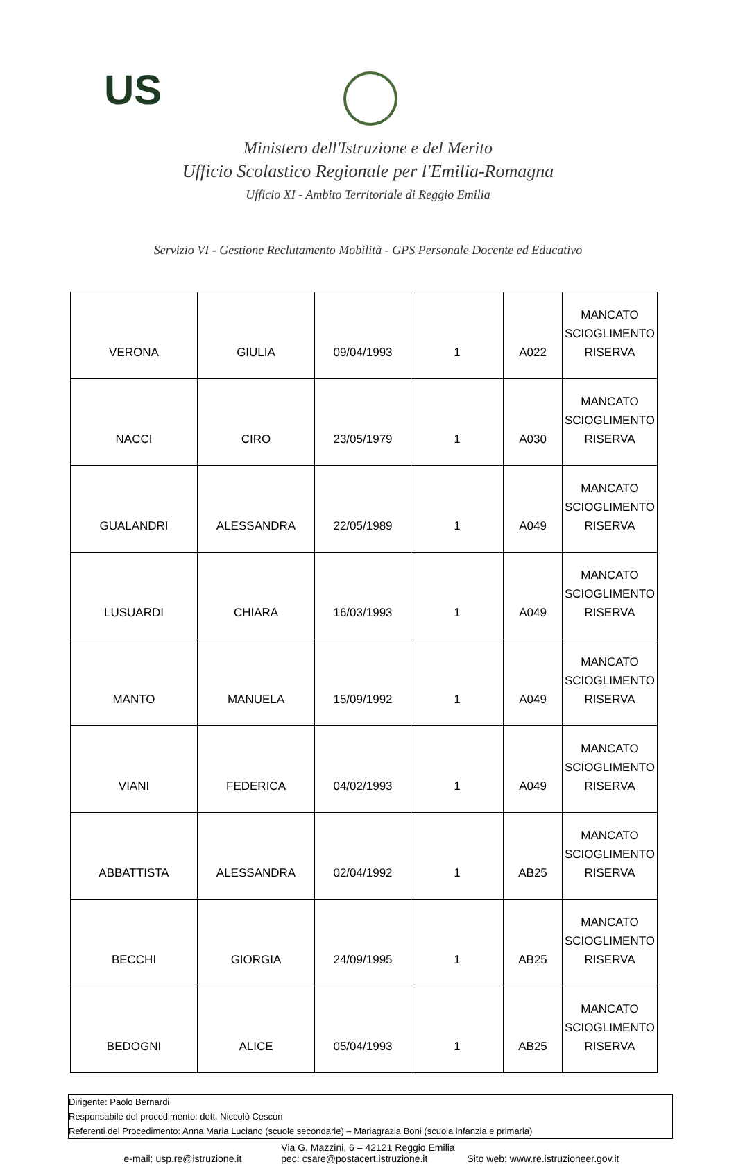US
Ministero dell'Istruzione e del Merito
Ufficio Scolastico Regionale per l'Emilia-Romagna
Ufficio XI - Ambito Territoriale di Reggio Emilia
Servizio VI - Gestione Reclutamento Mobilità - GPS Personale Docente ed Educativo
| VERONA | GIULIA | 09/04/1993 | 1 | A022 | MANCATO SCIOGLIMENTO RISERVA |
| NACCI | CIRO | 23/05/1979 | 1 | A030 | MANCATO SCIOGLIMENTO RISERVA |
| GUALANDRI | ALESSANDRA | 22/05/1989 | 1 | A049 | MANCATO SCIOGLIMENTO RISERVA |
| LUSUARDI | CHIARA | 16/03/1993 | 1 | A049 | MANCATO SCIOGLIMENTO RISERVA |
| MANTO | MANUELA | 15/09/1992 | 1 | A049 | MANCATO SCIOGLIMENTO RISERVA |
| VIANI | FEDERICA | 04/02/1993 | 1 | A049 | MANCATO SCIOGLIMENTO RISERVA |
| ABBATTISTA | ALESSANDRA | 02/04/1992 | 1 | AB25 | MANCATO SCIOGLIMENTO RISERVA |
| BECCHI | GIORGIA | 24/09/1995 | 1 | AB25 | MANCATO SCIOGLIMENTO RISERVA |
| BEDOGNI | ALICE | 05/04/1993 | 1 | AB25 | MANCATO SCIOGLIMENTO RISERVA |
Dirigente: Paolo Bernardi
Responsabile del procedimento: dott. Niccolò Cescon
Referenti del Procedimento: Anna Maria Luciano (scuole secondarie) – Mariagrazia Boni (scuola infanzia e primaria)
Via G. Mazzini, 6 – 42121 Reggio Emilia
e-mail: usp.re@istruzione.it pec: csare@postacert.istruzione.it Sito web: www.re.istruzioneer.gov.it